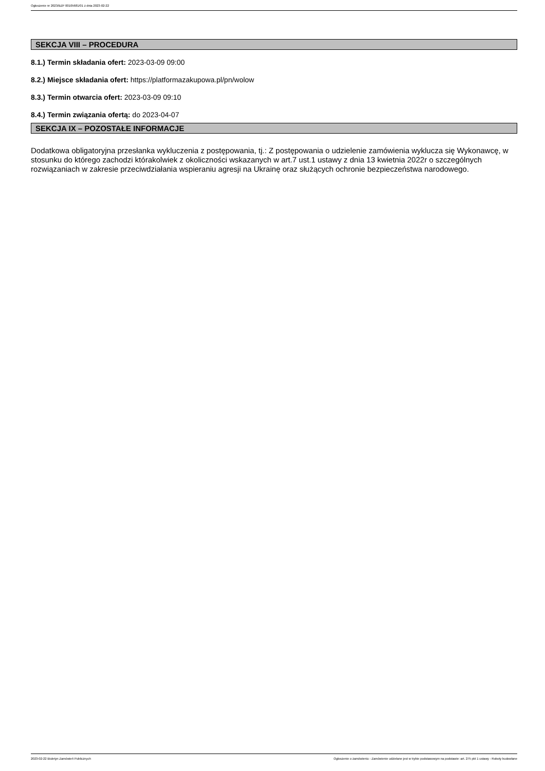Ogłoszenie nr 2023/BZP 00105681/01 z dnia 2023-02-22
SEKCJA VIII – PROCEDURA
8.1.) Termin składania ofert: 2023-03-09 09:00
8.2.) Miejsce składania ofert: https://platformazakupowa.pl/pn/wolow
8.3.) Termin otwarcia ofert: 2023-03-09 09:10
8.4.) Termin związania ofertą: do 2023-04-07
SEKCJA IX – POZOSTAŁE INFORMACJE
Dodatkowa obligatoryjna przesłanka wykluczenia z postępowania, tj.: Z postępowania o udzielenie zamówienia wyklucza się Wykonawcę, w stosunku do którego zachodzi którakolwiek z okoliczności wskazanych w art.7 ust.1 ustawy z dnia 13 kwietnia 2022r o szczególnych rozwiązaniach w zakresie przeciwdziałania wspieraniu agresji na Ukrainę oraz służących ochronie bezpieczeństwa narodowego.
2023-02-22 Biuletyn Zamówień Publicznych Ogłoszenie o zamówieniu - Zamówienie udzielane jest w trybie podstawowym na podstawie: art. 275 pkt 1 ustawy - Roboty budowlane